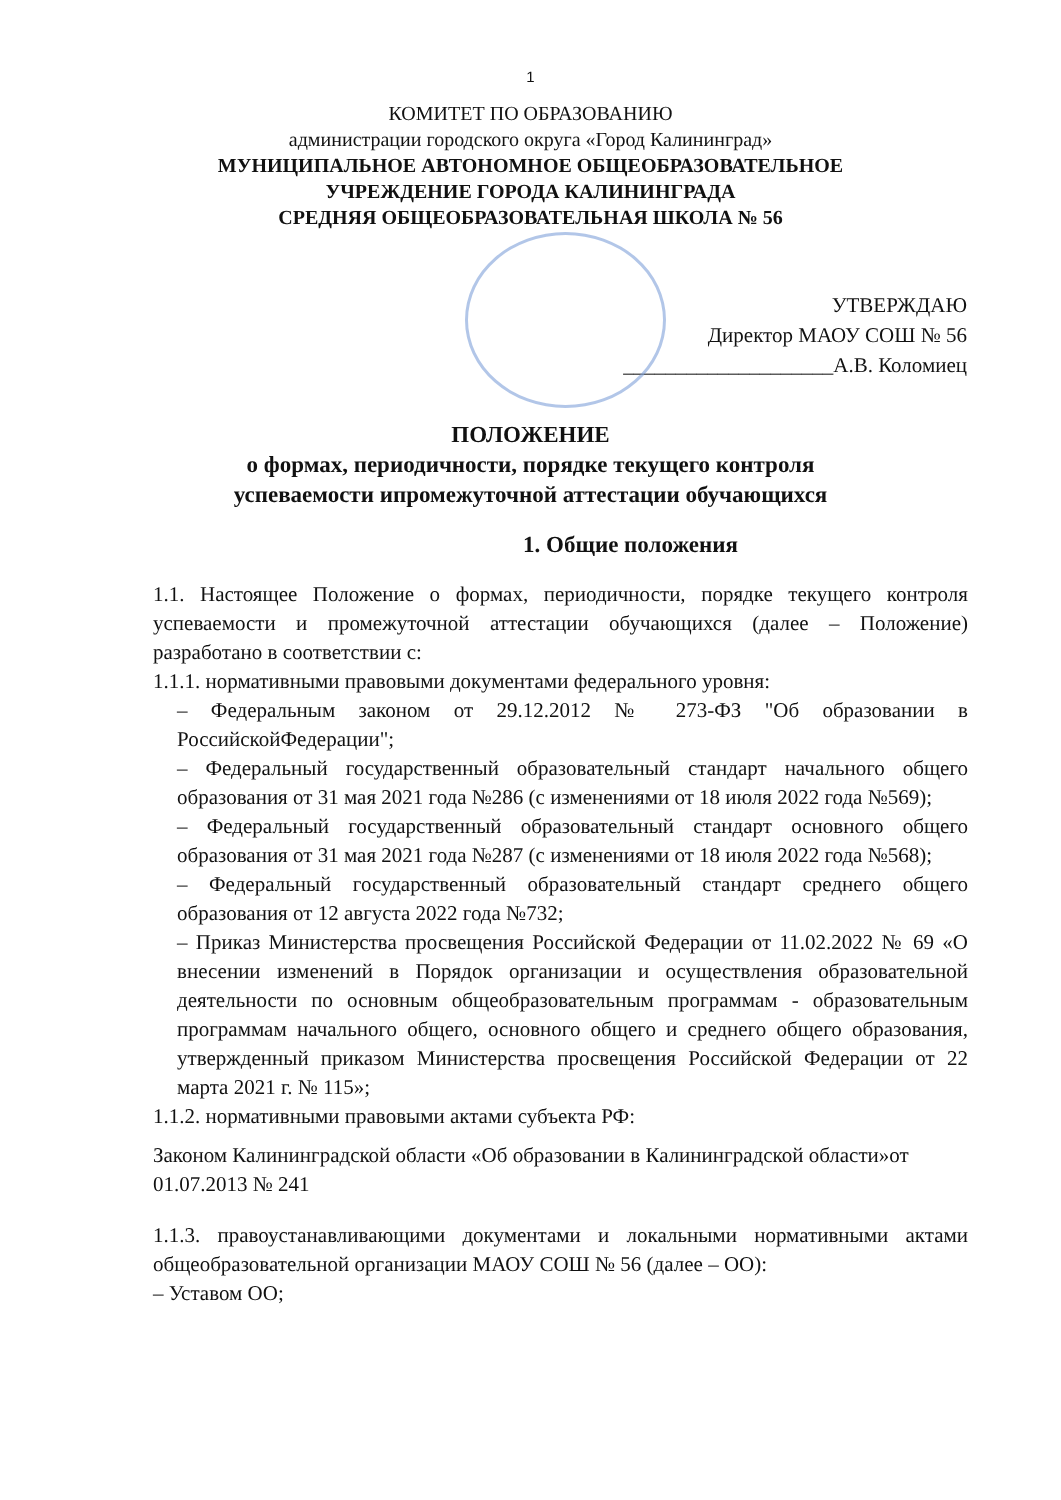1
КОМИТЕТ ПО ОБРАЗОВАНИЮ
администрации городского округа «Город Калининград»
МУНИЦИПАЛЬНОЕ АВТОНОМНОЕ ОБЩЕОБРАЗОВАТЕЛЬНОЕ
УЧРЕЖДЕНИЕ ГОРОДА КАЛИНИНГРАДА
СРЕДНЯЯ ОБЩЕОБРАЗОВАТЕЛЬНАЯ ШКОЛА № 56
УТВЕРЖДАЮ
Директор МАОУ СОШ № 56
____________________А.В. Коломиец
ПОЛОЖЕНИЕ
о формах, периодичности, порядке текущего контроля
успеваемости ипромежуточной аттестации обучающихся
1. Общие положения
1.1. Настоящее Положение о формах, периодичности, порядке текущего контроля успеваемости и промежуточной аттестации обучающихся (далее – Положение) разработано в соответствии с:
1.1.1. нормативными правовыми документами федерального уровня:
– Федеральным законом от 29.12.2012 № 273-ФЗ "Об образовании в РоссийскойФедерации";
– Федеральный государственный образовательный стандарт начального общего образования от 31 мая 2021 года №286 (с изменениями от 18 июля 2022 года №569);
– Федеральный государственный образовательный стандарт основного общего образования от 31 мая 2021 года №287 (с изменениями от 18 июля 2022 года №568);
– Федеральный государственный образовательный стандарт среднего общего образования от 12 августа 2022 года №732;
– Приказ Министерства просвещения Российской Федерации от 11.02.2022 № 69 «О внесении изменений в Порядок организации и осуществления образовательной деятельности по основным общеобразовательным программам - образовательным программам начального общего, основного общего и среднего общего образования, утвержденный приказом Министерства просвещения Российской Федерации от 22 марта 2021 г. № 115»;
1.1.2. нормативными правовыми актами субъекта РФ:
Законом Калининградской области «Об образовании в Калининградской области»от 01.07.2013 № 241
1.1.3. правоустанавливающими документами и локальными нормативными актами общеобразовательной организации МАОУ СОШ № 56 (далее – ОО):
– Уставом ОО;